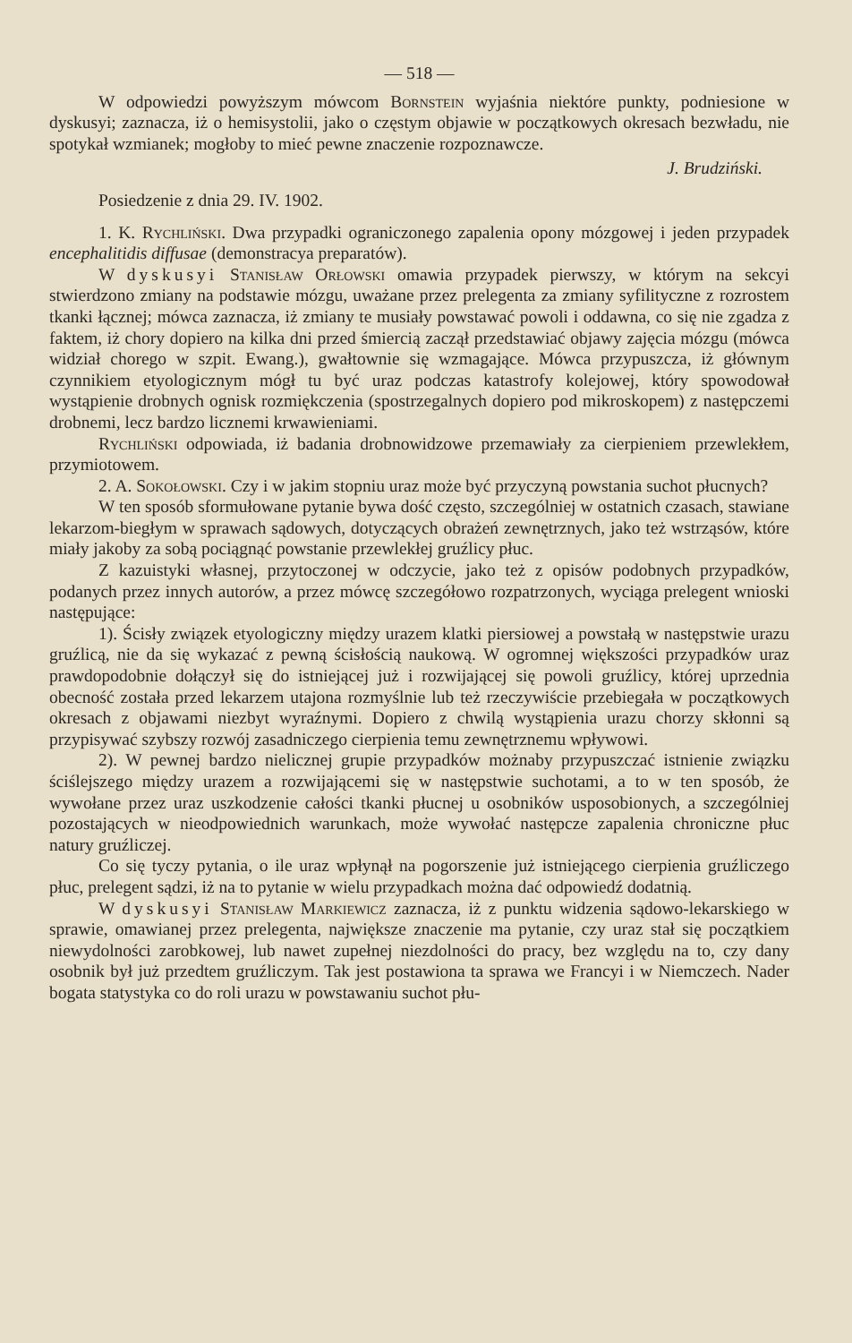— 518 —
W odpowiedzi powyższym mówcom Bornstein wyjaśnia niektóre punkty, podniesione w dyskusyi; zaznacza, iż o hemisystolii, jako o częstym objawie w początkowych okresach bezwładu, nie spotykał wzmianek; mogłoby to mieć pewne znaczenie rozpoznawcze.
J. Brudziński.
Posiedzenie z dnia 29. IV. 1902.
1. K. Rychliński. Dwa przypadki ograniczonego zapalenia opony mózgowej i jeden przypadek encephalitidis diffusae (demonstracya preparatów).
W dyskusyi Stanisław Orłowski omawia przypadek pierwszy, w którym na sekcyi stwierdzono zmiany na podstawie mózgu, uważane przez prelegenta za zmiany syfilityczne z rozrostem tkanki łącznej; mówca zaznacza, iż zmiany te musiały powstawać powoli i oddawna, co się nie zgadza z faktem, iż chory dopiero na kilka dni przed śmiercią zaczął przedstawiać objawy zajęcia mózgu (mówca widział chorego w szpit. Ewang.), gwałtownie się wzmagające. Mówca przypuszcza, iż głównym czynnikiem etyologicznym mógł tu być uraz podczas katastrofy kolejowej, który spowodował wystąpienie drobnych ognisk rozmiękczenia (spostrzegalnych dopiero pod mikroskopem) z następczemi drobnemi, lecz bardzo licznemi krwawieniami.
Rychliński odpowiada, iż badania drobnowidzowe przemawiały za cierpieniem przewlekłem, przymiotowem.
2. A. Sokołowski. Czy i w jakim stopniu uraz może być przyczyną powstania suchot płucnych?
W ten sposób sformułowane pytanie bywa dość często, szczególniej w ostatnich czasach, stawiane lekarzom-biegłym w sprawach sądowych, dotyczących obrażeń zewnętrznych, jako też wstrząsów, które miały jakoby za sobą pociągnąć powstanie przewlekłej gruźlicy płuc.
Z kazuistyki własnej, przytoczonej w odczycie, jako też z opisów podobnych przypadków, podanych przez innych autorów, a przez mówcę szczegółowo rozpatrzonych, wyciąga prelegent wnioski następujące:
1). Ścisły związek etyologiczny między urazem klatki piersiowej a powstałą w następstwie urazu gruźlicą, nie da się wykazać z pewną ścisłością naukową. W ogromnej większości przypadków uraz prawdopodobnie dołączył się do istniejącej już i rozwijającej się powoli gruźlicy, której uprzednia obecność została przed lekarzem utajona rozmyślnie lub też rzeczywiście przebiegała w początkowych okresach z objawami niezbyt wyraźnymi. Dopiero z chwilą wystąpienia urazu chorzy skłonni są przypisywać szybszy rozwój zasadniczego cierpienia temu zewnętrznemu wpływowi.
2). W pewnej bardzo nielicznej grupie przypadków możnaby przypuszczać istnienie związku ściślejszego między urazem a rozwijającemi się w następstwie suchotami, a to w ten sposób, że wywołane przez uraz uszkodzenie całości tkanki płucnej u osobników usposobionych, a szczególniej pozostających w nieodpowiednich warunkach, może wywołać następcze zapalenia chroniczne płuc natury gruźliczej.
Co się tyczy pytania, o ile uraz wpłynął na pogorszenie już istniejącego cierpienia gruźliczego płuc, prelegent sądzi, iż na to pytanie w wielu przypadkach można dać odpowiedź dodatnią.
W dyskusyi Stanisław Markiewicz zaznacza, iż z punktu widzenia sądowo-lekarskiego w sprawie, omawianej przez prelegenta, największe znaczenie ma pytanie, czy uraz stał się początkiem niewydolności zarobkowej, lub nawet zupełnej niezdolności do pracy, bez względu na to, czy dany osobnik był już przedtem gruźliczym. Tak jest postawiona ta sprawa we Francyi i w Niemczech. Nader bogata statystyka co do roli urazu w powstawaniu suchot płu-